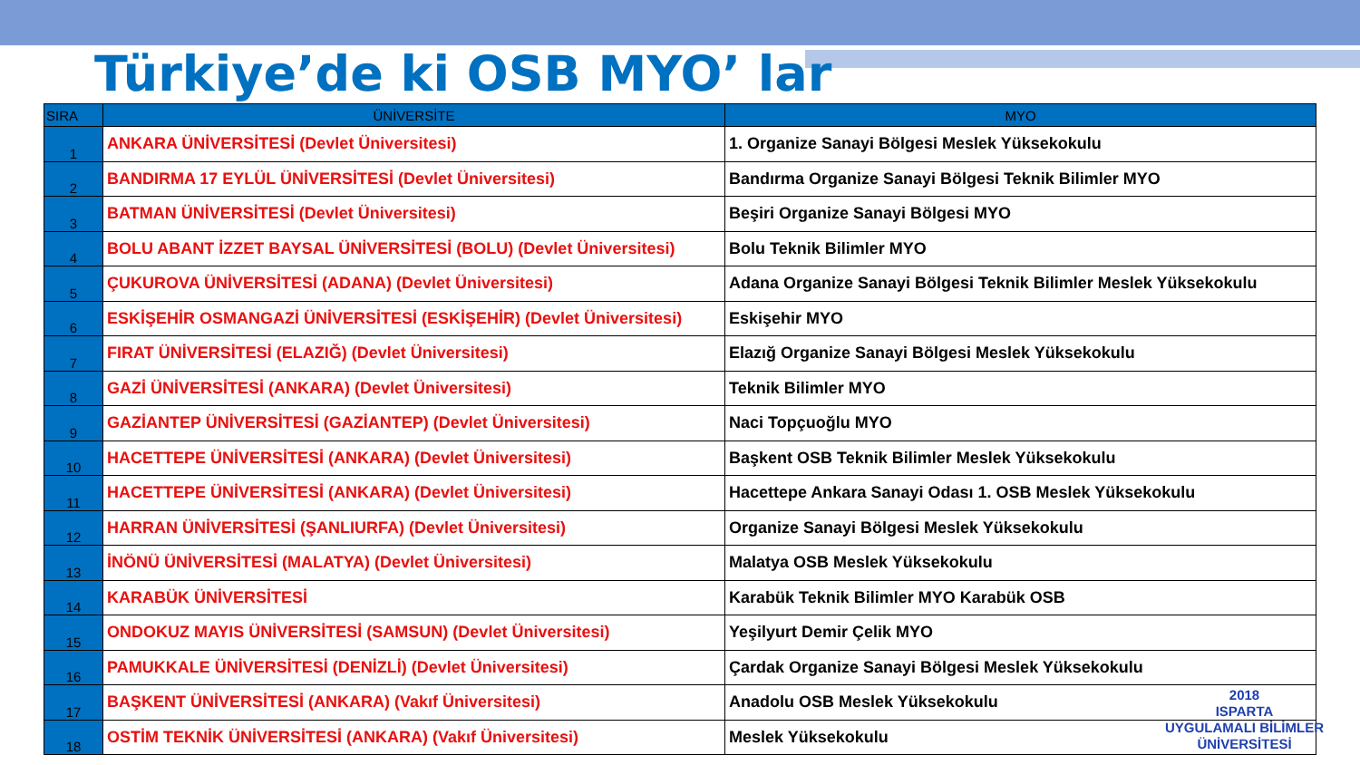Türkiye’de ki OSB MYO’ lar
| SIRA | ÜNİVERSİTE | MYO |
| --- | --- | --- |
| 1 | ANKARA ÜNİVERSİTESİ (Devlet Üniversitesi) | 1. Organize Sanayi Bölgesi Meslek Yüksekokulu |
| 2 | BANDIRMA 17 EYLÜL ÜNİVERSİTESİ (Devlet Üniversitesi) | Bandırma Organize Sanayi Bölgesi Teknik Bilimler MYO |
| 3 | BATMAN ÜNİVERSİTESİ (Devlet Üniversitesi) | Beşiri Organize Sanayi Bölgesi MYO |
| 4 | BOLU ABANT İZZET BAYSAL ÜNİVERSİTESİ (BOLU) (Devlet Üniversitesi) | Bolu Teknik Bilimler MYO |
| 5 | ÇUKUROVA ÜNİVERSİTESİ (ADANA) (Devlet Üniversitesi) | Adana Organize Sanayi Bölgesi Teknik Bilimler Meslek Yüksekokulu |
| 6 | ESKİŞEHİR OSMANGAZİ ÜNİVERSİTESİ (ESKİŞEHİR) (Devlet Üniversitesi) | Eskişehir MYO |
| 7 | FIRAT ÜNİVERSİTESİ (ELAZIĞ) (Devlet Üniversitesi) | Elazığ Organize Sanayi Bölgesi Meslek Yüksekokulu |
| 8 | GAZİ ÜNİVERSİTESİ (ANKARA) (Devlet Üniversitesi) | Teknik Bilimler MYO |
| 9 | GAZİANTEP ÜNİVERSİTESİ (GAZİANTEP) (Devlet Üniversitesi) | Naci Topçuoğlu MYO |
| 10 | HACETTEPE ÜNİVERSİTESİ (ANKARA) (Devlet Üniversitesi) | Başkent OSB Teknik Bilimler Meslek Yüksekokulu |
| 11 | HACETTEPE ÜNİVERSİTESİ (ANKARA) (Devlet Üniversitesi) | Hacettepe Ankara Sanayi Odası 1. OSB Meslek Yüksekokulu |
| 12 | HARRAN ÜNİVERSİTESİ (ŞANLIURFA) (Devlet Üniversitesi) | Organize Sanayi Bölgesi Meslek Yüksekokulu |
| 13 | İNÖNÜ ÜNİVERSİTESİ (MALATYA) (Devlet Üniversitesi) | Malatya OSB Meslek Yüksekokulu |
| 14 | KARABÜK ÜNİVERSİTESİ | Karabük Teknik Bilimler MYO Karabük OSB |
| 15 | ONDOKUZ MAYIS ÜNİVERSİTESİ (SAMSUN) (Devlet Üniversitesi) | Yeşilyurt Demir Çelik MYO |
| 16 | PAMUKKALE ÜNİVERSİTESİ (DENİZLİ) (Devlet Üniversitesi) | Çardak Organize Sanayi Bölgesi Meslek Yüksekokulu |
| 17 | BAŞKENT ÜNİVERSİTESİ (ANKARA) (Vakıf Üniversitesi) | Anadolu OSB Meslek Yüksekokulu |
| 18 | OSTİM TEKNİK ÜNİVERSİTESİ (ANKARA) (Vakıf Üniversitesi) | Meslek Yüksekokulu |
2018
ISPARTA
UYGULAMALI BİLİMLER
ÜNİVERSİTESİ